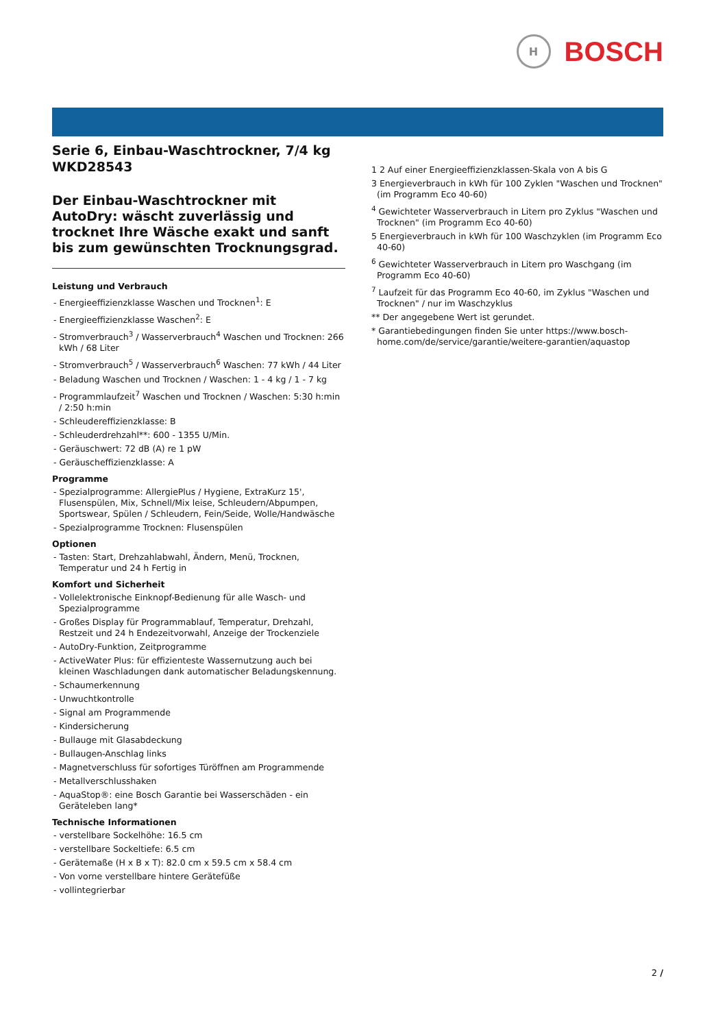H
BOSCH
Serie 6, Einbau-Waschtrockner, 7/4 kg
WKD28543
Der Einbau-Waschtrockner mit AutoDry: wäscht zuverlässig und trocknet Ihre Wäsche exakt und sanft bis zum gewünschten Trocknungsgrad.
Leistung und Verbrauch
- Energieeffizienzklasse Waschen und Trocknen<sup>1</sup>: E
- Energieeffizienzklasse Waschen<sup>2</sup>: E
- Stromverbrauch<sup>3</sup> / Wasserverbrauch<sup>4</sup> Waschen und Trocknen: 266 kWh / 68 Liter
- Stromverbrauch<sup>5</sup> / Wasserverbrauch<sup>6</sup> Waschen: 77 kWh / 44 Liter
- Beladung Waschen und Trocknen / Waschen: 1 - 4 kg / 1 - 7 kg
- Programmlaufzeit<sup>7</sup> Waschen und Trocknen / Waschen: 5:30 h:min / 2:50 h:min
- Schleudereffizienzklasse: B
- Schleuderdrehzahl**: 600 - 1355 U/Min.
- Geräuschwert: 72 dB (A) re 1 pW
- Geräuscheffizienzklasse: A
Programme
- Spezialprogramme: AllergiePlus / Hygiene, ExtraKurz 15', Flusenspülen, Mix, Schnell/Mix leise, Schleudern/Abpumpen, Sportswear, Spülen / Schleudern, Fein/Seide, Wolle/Handwäsche
- Spezialprogramme Trocknen: Flusenspülen
Optionen
- Tasten: Start, Drehzahlabwahl, Ändern, Menü, Trocknen, Temperatur und 24 h Fertig in
Komfort und Sicherheit
- Vollelektronische Einknopf-Bedienung für alle Wasch- und Spezialprogramme
- Großes Display für Programmablauf, Temperatur, Drehzahl, Restzeit und 24 h Endezeitvorwahl, Anzeige der Trockenziele
- AutoDry-Funktion, Zeitprogramme
- ActiveWater Plus: für effizienteste Wassernutzung auch bei kleinen Waschladungen dank automatischer Beladungskennung.
- Schaumerkennung
- Unwuchtkontrolle
- Signal am Programmende
- Kindersicherung
- Bullauge mit Glasabdeckung
- Bullaugen-Anschlag links
- Magnetverschluss für sofortiges Türöffnen am Programmende
- Metallverschlusshaken
- AquaStop®: eine Bosch Garantie bei Wasserschäden - ein Geräteleben lang*
Technische Informationen
- verstellbare Sockelhöhe: 16.5 cm
- verstellbare Sockeltiefe: 6.5 cm
- Gerätemaße (H x B x T): 82.0 cm x 59.5 cm x 58.4 cm
- Von vorne verstellbare hintere Gerätefüße
- vollintegrierbar
1 2 Auf einer Energieeffizienzklassen-Skala von A bis G
3 Energieverbrauch in kWh für 100 Zyklen "Waschen und Trocknen" (im Programm Eco 40-60)
<sup>4</sup> Gewichteter Wasserverbrauch in Litern pro Zyklus "Waschen und Trocknen" (im Programm Eco 40-60)
5 Energieverbrauch in kWh für 100 Waschzyklen (im Programm Eco 40-60)
<sup>6</sup> Gewichteter Wasserverbrauch in Litern pro Waschgang (im Programm Eco 40-60)
<sup>7</sup> Laufzeit für das Programm Eco 40-60, im Zyklus "Waschen und Trocknen" / nur im Waschzyklus
** Der angegebene Wert ist gerundet.
* Garantiebedingungen finden Sie unter https://www.bosch-home.com/de/service/garantie/weitere-garantien/aquastop
2 /